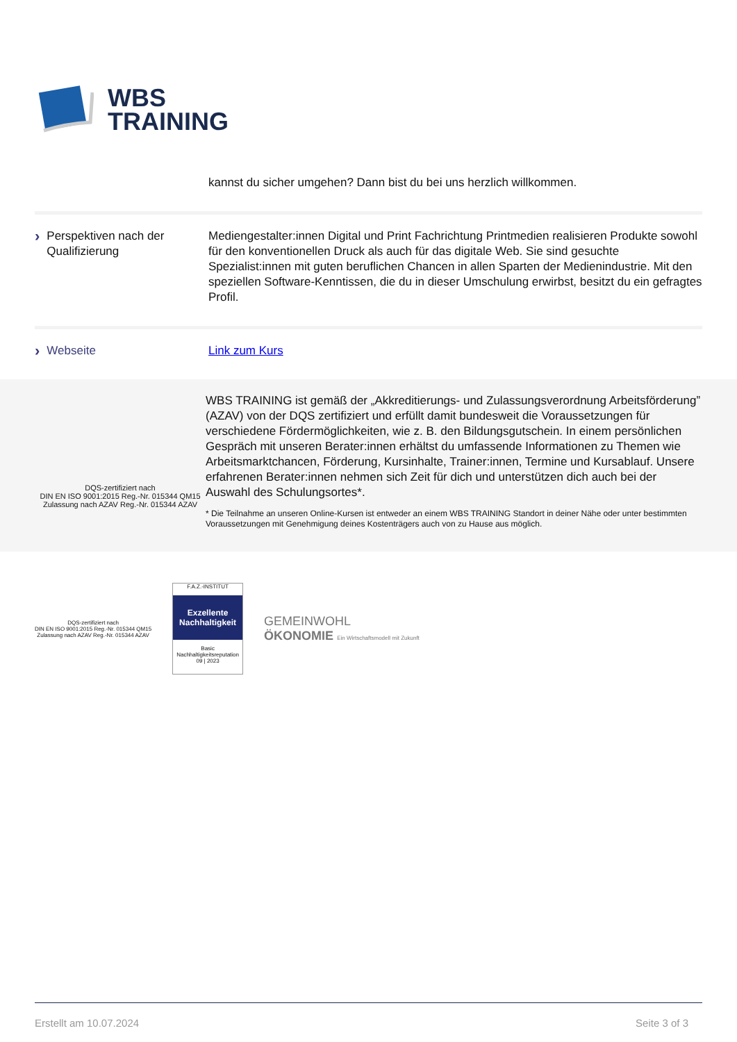WBS
TRAINING
kannst du sicher umgehen? Dann bist du bei uns herzlich willkommen.
› Perspektiven nach der Qualifizierung
Mediengestalter:innen Digital und Print Fachrichtung Printmedien realisieren Produkte sowohl für den konventionellen Druck als auch für das digitale Web. Sie sind gesuchte Spezialist:innen mit guten beruflichen Chancen in allen Sparten der Medienindustrie. Mit den speziellen Software-Kenntissen, die du in dieser Umschulung erwirbst, besitzt du ein gefragtes Profil.
› Webseite Link zum Kurs
DQS-zertifiziert nach
DIN EN ISO 9001:2015 Reg.-Nr. 015344 QM15
Zulassung nach AZAV Reg.-Nr. 015344 AZAV
WBS TRAINING ist gemäß der „Akkreditierungs- und Zulassungsverordnung Arbeitsförderung” (AZAV) von der DQS zertifiziert und erfüllt damit bundesweit die Voraussetzungen für verschiedene Fördermöglichkeiten, wie z. B. den Bildungsgutschein. In einem persönlichen Gespräch mit unseren Berater:innen erhältst du umfassende Informationen zu Themen wie Arbeitsmarktchancen, Förderung, Kursinhalte, Trainer:innen, Termine und Kursablauf. Unsere erfahrenen Berater:innen nehmen sich Zeit für dich und unterstützen dich auch bei der Auswahl des Schulungsortes*.
* Die Teilnahme an unseren Online-Kursen ist entweder an einem WBS TRAINING Standort in deiner Nähe oder unter bestimmten Voraussetzungen mit Genehmigung deines Kostenträgers auch von zu Hause aus möglich.
DQS-zertifiziert nach
DIN EN ISO 9001:2015 Reg.-Nr. 015344 QM15
Zulassung nach AZAV Reg.-Nr. 015344 AZAV
F.A.Z.-INSTITUT
Exzellente Nachhaltigkeit
Basic Nachhaltigkeitsreputation 09 | 2023
GEMEINWOHL
ÖKONOMIE Ein Wirtschaftsmodell mit Zukunft
Erstellt am 10.07.2024 Seite 3 of 3